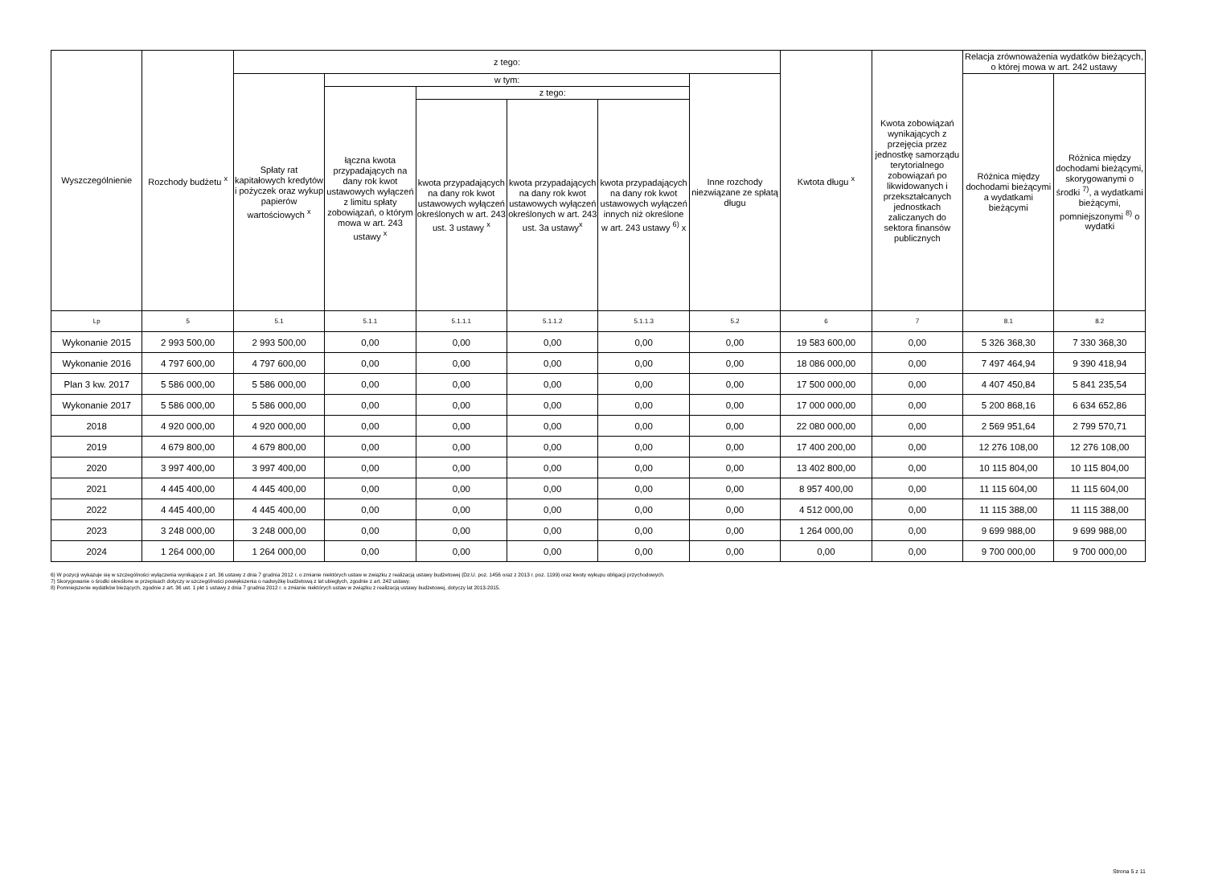| Wyszczególnienie | Rozchody budżetu <sup>x</sup> | z tego: | | | | | | Kwtota długu <sup>x</sup> | Kwota zobowiązań wynikających z przejęcia przez jednostkę samorządu terytorialnego zobowiązań po likwidowanych i przekształcanych jednostkach zaliczanych do sektora finansów publicznych | Relacja zrównoważenia wydatków bieżących, o której mowa w art. 242 ustawy | |
| --- | --- | --- | --- | --- | --- | --- | --- | --- | --- | --- | --- |
| | | Spłaty rat kapitałowych kredytów i pożyczek oraz wykup papierów wartościowych <sup>x</sup> | w tym: | | | | Inne rozchody niezwiązane ze spłatą długu | | | Różnica między dochodami bieżącymi a wydatkami bieżącymi | Różnica między dochodami bieżącymi, skorygowanymi o środki <sup>7)</sup>, a wydatkami bieżącymi, pomniejszonymi <sup>8)</sup> o wydatki |
| | | | łączna kwota przypadających na dany rok kwot ustawowych wyłączeń z limitu spłaty zobowiązań, o którym mowa w art. 243 ustawy <sup>x</sup> | z tego: | | | | | | | |
| | | | | kwota przypadających na dany rok kwot ustawowych wyłączeń określonych w art. 243 ust. 3 ustawy <sup>x</sup> | kwota przypadających na dany rok kwot ustawowych wyłączeń określonych w art. 243 ust. 3a ustawy<sup>x</sup> | kwota przypadających na dany rok kwot ustawowych wyłączeń innych niż określone w art. 243 ustawy <sup>6)</sup> x | | | | | |
| Lp | 5 | 5.1 | 5.1.1 | 5.1.1.1 | 5.1.1.2 | 5.1.1.3 | 5.2 | 6 | 7 | 8.1 | 8.2 |
| Wykonanie 2015 | 2 993 500,00 | 2 993 500,00 | 0,00 | 0,00 | 0,00 | 0,00 | 0,00 | 19 583 600,00 | 0,00 | 5 326 368,30 | 7 330 368,30 |
| Wykonanie 2016 | 4 797 600,00 | 4 797 600,00 | 0,00 | 0,00 | 0,00 | 0,00 | 0,00 | 18 086 000,00 | 0,00 | 7 497 464,94 | 9 390 418,94 |
| Plan 3 kw. 2017 | 5 586 000,00 | 5 586 000,00 | 0,00 | 0,00 | 0,00 | 0,00 | 0,00 | 17 500 000,00 | 0,00 | 4 407 450,84 | 5 841 235,54 |
| Wykonanie 2017 | 5 586 000,00 | 5 586 000,00 | 0,00 | 0,00 | 0,00 | 0,00 | 0,00 | 17 000 000,00 | 0,00 | 5 200 868,16 | 6 634 652,86 |
| 2018 | 4 920 000,00 | 4 920 000,00 | 0,00 | 0,00 | 0,00 | 0,00 | 0,00 | 22 080 000,00 | 0,00 | 2 569 951,64 | 2 799 570,71 |
| 2019 | 4 679 800,00 | 4 679 800,00 | 0,00 | 0,00 | 0,00 | 0,00 | 0,00 | 17 400 200,00 | 0,00 | 12 276 108,00 | 12 276 108,00 |
| 2020 | 3 997 400,00 | 3 997 400,00 | 0,00 | 0,00 | 0,00 | 0,00 | 0,00 | 13 402 800,00 | 0,00 | 10 115 804,00 | 10 115 804,00 |
| 2021 | 4 445 400,00 | 4 445 400,00 | 0,00 | 0,00 | 0,00 | 0,00 | 0,00 | 8 957 400,00 | 0,00 | 11 115 604,00 | 11 115 604,00 |
| 2022 | 4 445 400,00 | 4 445 400,00 | 0,00 | 0,00 | 0,00 | 0,00 | 0,00 | 4 512 000,00 | 0,00 | 11 115 388,00 | 11 115 388,00 |
| 2023 | 3 248 000,00 | 3 248 000,00 | 0,00 | 0,00 | 0,00 | 0,00 | 0,00 | 1 264 000,00 | 0,00 | 9 699 988,00 | 9 699 988,00 |
| 2024 | 1 264 000,00 | 1 264 000,00 | 0,00 | 0,00 | 0,00 | 0,00 | 0,00 | 0,00 | 0,00 | 9 700 000,00 | 9 700 000,00 |
6) W pozycji wykazuje się w szczególności wyłączenia wynikające z art. 36 ustawy z dnia 7 grudnia 2012 r. o zmianie niektórych ustaw w związku z realizacją ustawy budżetowej (Dz.U. poz. 1456 oraz z 2013 r. poz. 1199) oraz kwoty wykupu obligacji przychodowych.
7) Skorygowanie o środki określone w przepisach dotyczy w szczególności powiększenia o nadwyżkę budżetową z lat ubiegłych, zgodnie z art. 242 ustawy.
8) Pomniejszenie wydatków bieżących, zgodnie z art. 36 ust. 1 pkt 1 ustawy z dnia 7 grudnia 2012 r. o zmianie niektórych ustaw w związku z realizacją ustawy budżetowej, dotyczy lat 2013-2015.
Strona 5 z 11